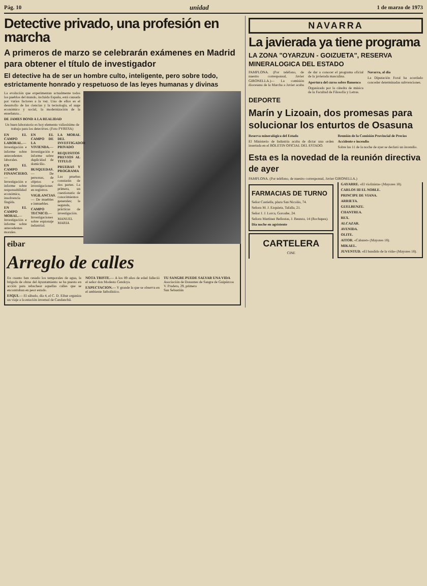Pág. 10 unidad 1 de marzo de 1973
Detective privado, una profesión en marcha
A primeros de marzo se celebrarán exámenes en Madrid para obtener el título de investigador
El detective ha de ser un hombre culto, inteligente, pero sobre todo, estrictamente honrado y respetuoso de las leyes humanas y divinas
La evolución que experimentan actualmente todos los pueblos del mundo, incluida España, está causada por varios factores a la vez. Uno de ellos es el desarrollo de las ciencias y la tecnología, el auge económico y social, la modernización de la enseñanza...
DE JAMES BOND A LA REALIDAD
Un buen laboratorio es hoy elemento valiosísimo de trabajo para los detectives. (Foto PYRESA)
EN EL CAMPO LABORAL.— Investigación e informe sobre antecedentes laborales.
EN EL CAMPO FINANCIERO.— Investigación e informe sobre responsabilidad económica, insolvencia fingida.
EN EL CAMPO MORAL.— Investigación e informe sobre antecedentes morales.
EN EL CAMPO DE LA VIVIENDA.— Investigación e informe sobre duplicidad de domicilio.
BUSQUEDAS.— De personas, de objetos e investigaciones en registros.
VIGILANCIAS.— De muebles e inmuebles.
CAMPO TECNICO.— Investigaciones sobre espionaje industrial.
LA MORAL DEL INVESTIGADOR PRIVADO
REQUISITOS PREVIOS AL TITULO
PRUEBAS Y PROGRAMA
Las pruebas constarán de dos partes. La primera, un cuestionario de conocimientos generales; la segunda, prácticas de investigación.
MANUEL MARIA
eibar
Arreglo de calles
En cuanto han cesado los temporales de agua, la brigada de obras del Ayuntamiento se ha puesto en acción para rebachear aquellas calles que se encontraban en peor estado.
ESQUI.— El sábado, día 4, el C. D. Eibar organiza un viaje a la estación invernal de Candanchú.
NOTA TRISTE.— A los 89 años de edad falleció el señor don Modesto Cendoya.
EXPECTACION.— Y grande la que se observa en el ambiente futbolístico.
TU SANGRE PUEDE SALVAR UNA VIDA
Asociación de Donantes de Sangre de Guipúzcoa
V. Pradera, 29, primero
San Sebastián
NAVARRA
La javierada ya tiene programa
LA ZONA "OYARZUN - GOIZUETA", RESERVA MINERALOGICA DEL ESTADO
PAMPLONA. (Por teléfono, de nuestro corresponsal, Javier GIRONELLA.)— La comisión diocesana de la Marcha a Javier acaba de dar a conocer el programa oficial de la javierada masculina.
Apertura del curso sobre flamenco
Organizado por la cátedra de música de la Facultad de Filosofía y Letras.
Navarra, al día
La Diputación Foral ha acordado conceder determinadas subvenciones.
DEPORTE
Marín y Lizoain, dos promesas para solucionar los enturtos de Osasuna
Reserva mineralógica del Estado
El Ministerio de Industria acaba de dictar una orden insertada en el BOLETIN OFICIAL DEL ESTADO.
Reunión de la Comisión Provincial de Precios
Accidente e incendio
Sobre las 11 de la noche de ayer se declaró un incendio.
Esta es la novedad de la reunión directiva de ayer
PAMPLONA. (Por teléfono, de nuestro corresponsal, Javier GIRONELLA.)
FARMACIAS DE TURNO
Señor Castiella, plaza San Nicolás, 74.
Señora M. J. Ezquieta, Tafalla, 21.
Señor J. J. Lorca, Goroabe, 24.
Señora Martínez Bellostas, J. Beunza, 14 (Rochapea).
Día noche en agrístente
CARTELERA
CINE
GAYARRE. «El violinista» (Mayores 18).
CARLOS III EL NOBLE.
PRINCIPE DE VIANA.
ARRIETA.
GUELBENZU.
CHANTREA.
REX.
ALCAZAR.
AVENIDA.
OLITE.
AITOR. «Cabaret» (Mayores 18).
MIKAEL.
JUVENTUD. «El bandido de la vida» (Mayores 18).